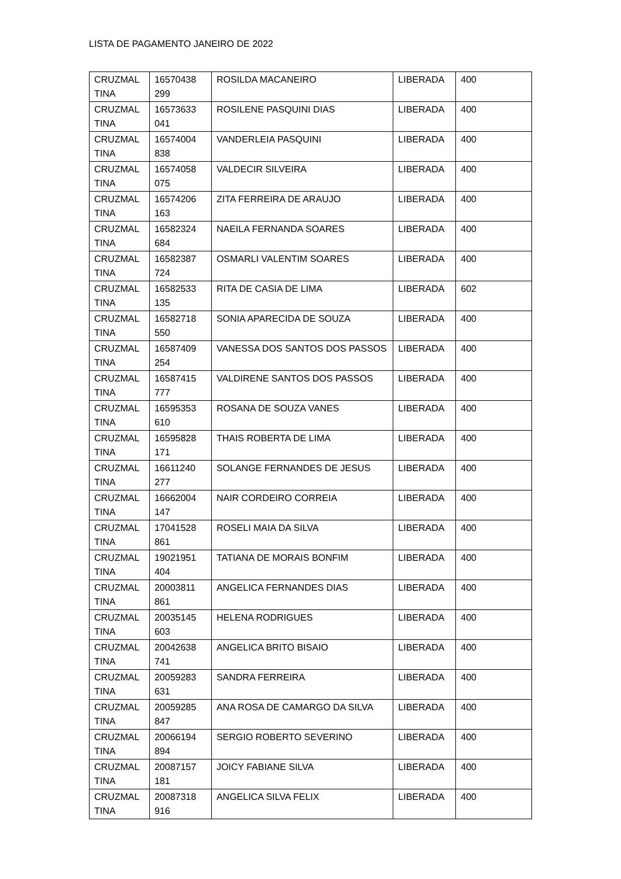LISTA DE PAGAMENTO JANEIRO DE 2022
| CRUZMAL TINA | 16570438 299 | ROSILDA MACANEIRO | LIBERADA | 400 |
| CRUZMAL TINA | 16573633 041 | ROSILENE PASQUINI DIAS | LIBERADA | 400 |
| CRUZMAL TINA | 16574004 838 | VANDERLEIA PASQUINI | LIBERADA | 400 |
| CRUZMAL TINA | 16574058 075 | VALDECIR SILVEIRA | LIBERADA | 400 |
| CRUZMAL TINA | 16574206 163 | ZITA FERREIRA DE ARAUJO | LIBERADA | 400 |
| CRUZMAL TINA | 16582324 684 | NAEILA FERNANDA SOARES | LIBERADA | 400 |
| CRUZMAL TINA | 16582387 724 | OSMARLI VALENTIM SOARES | LIBERADA | 400 |
| CRUZMAL TINA | 16582533 135 | RITA DE CASIA DE LIMA | LIBERADA | 602 |
| CRUZMAL TINA | 16582718 550 | SONIA APARECIDA DE SOUZA | LIBERADA | 400 |
| CRUZMAL TINA | 16587409 254 | VANESSA DOS SANTOS DOS PASSOS | LIBERADA | 400 |
| CRUZMAL TINA | 16587415 777 | VALDIRENE SANTOS DOS PASSOS | LIBERADA | 400 |
| CRUZMAL TINA | 16595353 610 | ROSANA DE SOUZA VANES | LIBERADA | 400 |
| CRUZMAL TINA | 16595828 171 | THAIS ROBERTA DE LIMA | LIBERADA | 400 |
| CRUZMAL TINA | 16611240 277 | SOLANGE FERNANDES DE JESUS | LIBERADA | 400 |
| CRUZMAL TINA | 16662004 147 | NAIR CORDEIRO CORREIA | LIBERADA | 400 |
| CRUZMAL TINA | 17041528 861 | ROSELI MAIA DA SILVA | LIBERADA | 400 |
| CRUZMAL TINA | 19021951 404 | TATIANA DE MORAIS BONFIM | LIBERADA | 400 |
| CRUZMAL TINA | 20003811 861 | ANGELICA FERNANDES DIAS | LIBERADA | 400 |
| CRUZMAL TINA | 20035145 603 | HELENA RODRIGUES | LIBERADA | 400 |
| CRUZMAL TINA | 20042638 741 | ANGELICA BRITO BISAIO | LIBERADA | 400 |
| CRUZMAL TINA | 20059283 631 | SANDRA FERREIRA | LIBERADA | 400 |
| CRUZMAL TINA | 20059285 847 | ANA ROSA DE CAMARGO DA SILVA | LIBERADA | 400 |
| CRUZMAL TINA | 20066194 894 | SERGIO ROBERTO SEVERINO | LIBERADA | 400 |
| CRUZMAL TINA | 20087157 181 | JOICY FABIANE SILVA | LIBERADA | 400 |
| CRUZMAL TINA | 20087318 916 | ANGELICA SILVA FELIX | LIBERADA | 400 |